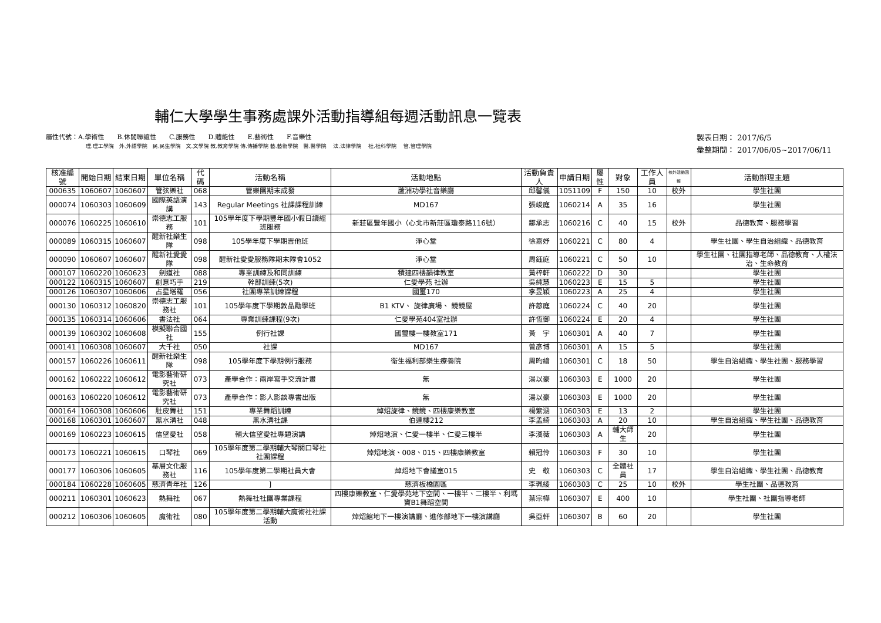輔仁大學學生事務處課外活動指導組每週活動訊息一覽表
屬性代號：A.學術性　　B.休閒聯誼性　　C.服務性　　D.體能性　　E.藝術性　　F.音樂性
理.理工學院　外.外語學院　民.民生學院　文.文學院 教.教育學院 傳.傳播學院 藝.藝術學院　醫.醫學院　 法.法律學院　 社.社科學院　 管.管理學院
製表日期： 2017/6/5
彙整期間： 2017/06/05~2017/06/11
| 核准編號 | 開始日期 | 結束日期 | 單位名稱 | 代碼 | 活動名稱 | 活動地點 | 活動負責人 | 申請日期 | 屬性 | 對象 | 工作人員 | 校外活動回報 | 活動辦理主題 |
| --- | --- | --- | --- | --- | --- | --- | --- | --- | --- | --- | --- | --- | --- |
| 000635 | 1060607 | 1060607 | 管弦樂社 | 068 | 管樂團期末成發 | 蘆洲功學社音樂廳 | 邱馨儀 | 1051109 | F | 150 | 10 | 校外 | 學生社團 |
| 000074 | 1060303 | 1060609 | 國際英語演講 | 143 | Regular Meetings 社課課程訓練 | MD167 | 張峻庭 | 1060214 | A | 35 | 16 | | 學生社團 |
| 000076 | 1060225 | 1060610 | 崇德志工服務 | 101 | 105學年度下學期豐年國小假日讀經班服務 | 新莊區豐年國小（心北市新莊區瓊泰路116號） | 鄒承志 | 1060216 | C | 40 | 15 | 校外 | 品德教育、服務學習 |
| 000089 | 1060315 | 1060607 | 醒新社樂生隊 | 098 | 105學年度下學期吉他班 | 淨心堂 | 徐嘉妤 | 1060221 | C | 80 | 4 | | 學生社團、學生自治組織、品德教育 |
| 000090 | 1060607 | 1060607 | 醒新社愛愛隊 | 098 | 醒新社愛愛服務隊期末隊會1052 | 淨心堂 | 周鈺庭 | 1060221 | C | 50 | 10 | | 學生社團、社團指導老師、品德教育、人權法治、生命教育 |
| 000107 | 1060220 | 1060623 | 劍道社 | 088 | 專業訓練及和同訓練 | 積建四樓韻律教室 | 黃梓軒 | 1060222 | D | 30 | | | 學生社團 |
| 000122 | 1060315 | 1060607 | 創意巧手 | 219 | 幹部訓練(5次) | 仁愛學苑 社辦 | 吳純慧 | 1060223 | E | 15 | 5 | | 學生社團 |
| 000126 | 1060307 | 1060606 | 占星塔羅 | 056 | 社團專業訓練課程 | 國璽170 | 李昱穎 | 1060223 | A | 25 | 4 | | 學生社團 |
| 000130 | 1060312 | 1060820 | 崇德志工服務社 | 101 | 105學年度下學期敦品勵學班 | B1 KTV、 旋律廣場、 鏡鏡屋 | 許慈庭 | 1060224 | C | 40 | 20 | | 學生社團 |
| 000135 | 1060314 | 1060606 | 書法社 | 064 | 專業訓練課程(9次) | 仁愛學苑404室社辦 | 許恆御 | 1060224 | E | 20 | 4 | | 學生社團 |
| 000139 | 1060302 | 1060608 | 模擬聯合國社 | 155 | 例行社課 | 國璽樓一樓教室171 | 黃 宇 | 1060301 | A | 40 | 7 | | 學生社團 |
| 000141 | 1060308 | 1060607 | 大千社 | 050 | 社課 | MD167 | 曾彥博 | 1060301 | A | 15 | 5 | | 學生社團 |
| 000157 | 1060226 | 1060611 | 醒新社樂生隊 | 098 | 105學年度下學期例行服務 | 衛生福利部樂生療養院 | 周昀繪 | 1060301 | C | 18 | 50 | | 學生自治組織、學生社團、服務學習 |
| 000162 | 1060222 | 1060612 | 電影藝術研究社 | 073 | 產學合作：兩岸寫手交流計畫 | 無 | 湯以豪 | 1060303 | E | 1000 | 20 | | 學生社團 |
| 000163 | 1060220 | 1060612 | 電影藝術研究社 | 073 | 產學合作：影人影談專書出版 | 無 | 湯以豪 | 1060303 | E | 1000 | 20 | | 學生社團 |
| 000164 | 1060308 | 1060606 | 肚皮舞社 | 151 | 專業舞蹈訓練 | 焯炤旋律、鏡鏡、四樓康樂教室 | 楊紫涵 | 1060303 | E | 13 | 2 | | 學生社團 |
| 000168 | 1060301 | 1060607 | 黑水溝社 | 048 | 黑水溝社課 | 伯達樓212 | 李孟綺 | 1060303 | A | 20 | 10 | | 學生自治組織、學生社團、品德教育 |
| 000169 | 1060223 | 1060615 | 信望愛社 | 058 | 輔大信望愛社專題演講 | 焯炤地演、仁愛一樓半、仁愛三樓半 | 李漢薇 | 1060303 | A | 輔大師生 | 20 | | 學生社團 |
| 000173 | 1060221 | 1060615 | 口琴社 | 069 | 105學年度第二學期輔大琴閣口琴社社團課程 | 焯炤地演、008、015、四樓康樂教室 | 賴冠伶 | 1060303 | F | 30 | 10 | | 學生社團 |
| 000177 | 1060306 | 1060605 | 基層文化服務社 | 116 | 105學年度第二學期社員大會 | 焯炤地下會議室015 | 史 敬 | 1060303 | C | 全體社員 | 17 | | 學生自治組織、學生社團、品德教育 |
| 000184 | 1060228 | 1060605 | 慈濟青年社 | 126 | ] | 慈濟板橋園區 | 李珮綾 | 1060303 | C | 25 | 10 | 校外 | 學生社團、品德教育 |
| 000211 | 1060301 | 1060623 | 熱舞社 | 067 | 熱舞社社團專業課程 | 四樓康樂教室、仁愛學苑地下空間、一樓半、二樓半、利瑪竇B1舞蹈空間 | 葉宗樺 | 1060307 | E | 400 | 10 | | 學生社團、社團指導老師 |
| 000212 | 1060306 | 1060605 | 魔術社 | 080 | 105學年度第二學期輔大魔術社社課活動 | 焯炤館地下一樓演講廳、進修部地下一樓演講廳 | 吳亞軒 | 1060307 | B | 60 | 20 | | 學生社團 |